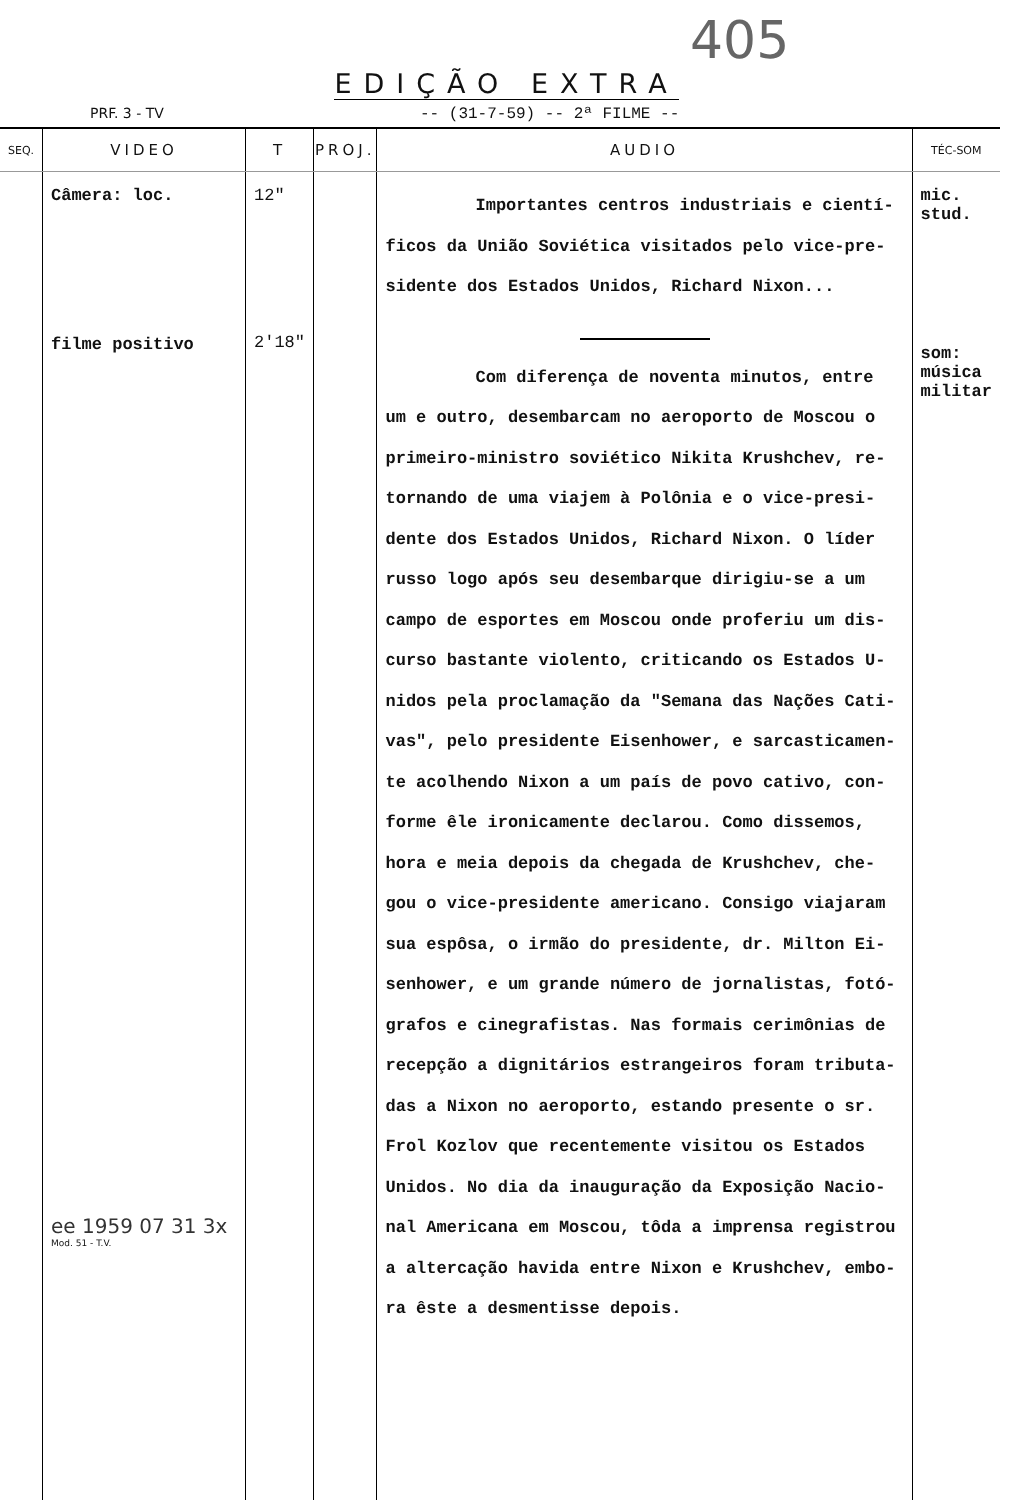405
EDIÇÃO EXTRA
PRF. 3 - TV -- (31-7-59) -- 2ª FILME --
| SEQ. | VIDEO | T | PROJ. | AUDIO | TÉC-SOM |
| --- | --- | --- | --- | --- | --- |
| | Câmera: loc. filme positivo ee 1959 07 31 3x Mod. 51 - T.V. | 12" 2'18" | | Importantes centros industriais e cientí- ficos da União Soviética visitados pelo vice-pre- sidente dos Estados Unidos, Richard Nixon... Com diferença de noventa minutos, entre um e outro, desembarcam no aeroporto de Moscou o primeiro-ministro soviético Nikita Krushchev, re-tornando de uma viajem à Polônia e o vice-presi-dente dos Estados Unidos, Richard Nixon. O líder russo logo após seu desembarque dirigiu-se a um campo de esportes em Moscou onde proferiu um dis-curso bastante violento, criticando os Estados U-nidos pela proclamação da "Semana das Nações Cati-vas", pelo presidente Eisenhower, e sarcasticamen-te acolhendo Nixon a um país de povo cativo, con-forme êle ironicamente declarou. Como dissemos, hora e meia depois da chegada de Krushchev, che-gou o vice-presidente americano. Consigo viajaram sua espôsa, o irmão do presidente, dr. Milton Ei-senhower, e um grande número de jornalistas, fotó-grafos e cinegrafistas. Nas formais cerimônias de recepção a dignitários estrangeiros foram tributa-das a Nixon no aeroporto, estando presente o sr. Frol Kozlov que recentemente visitou os Estados Unidos. No dia da inauguração da Exposição Nacio-nal Americana em Moscou, tôda a imprensa registrou a altercação havida entre Nixon e Krushchev, embo-ra êste a desmentisse depois. | mic. stud. som: música militar |